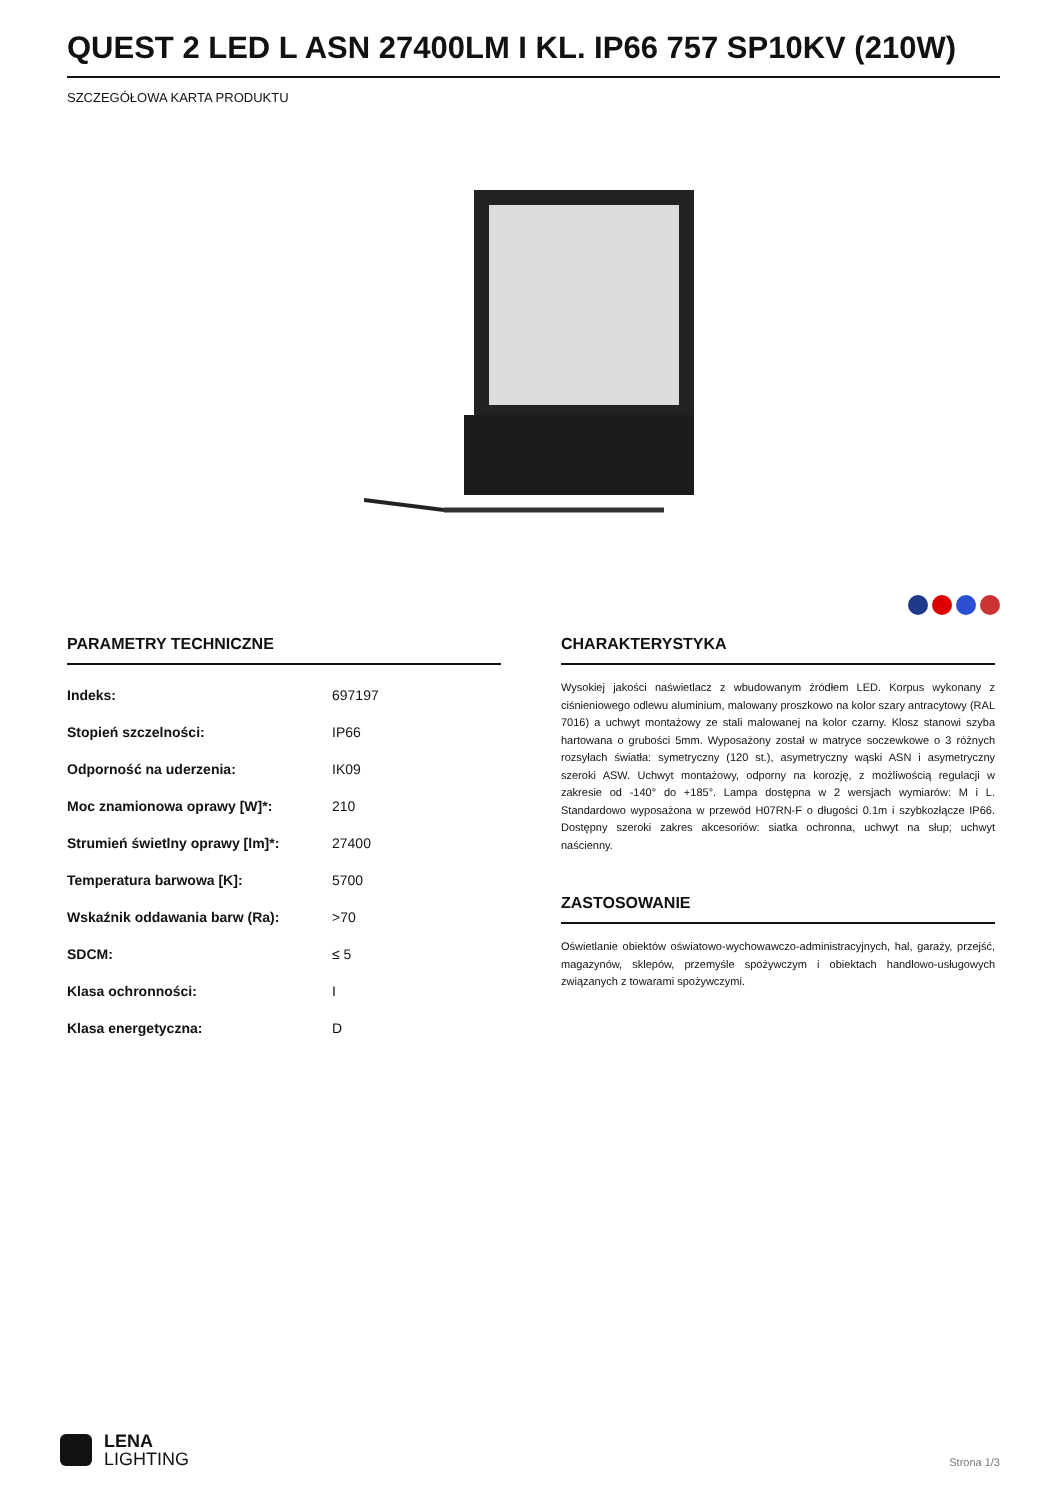QUEST 2 LED L ASN 27400LM I KL. IP66 757 SP10KV (210W)
SZCZEGÓŁOWA KARTA PRODUKTU
PARAMETRY TECHNICZNE
| Indeks: | 697197 |
| Stopień szczelności: | IP66 |
| Odporność na uderzenia: | IK09 |
| Moc znamionowa oprawy [W]*: | 210 |
| Strumień świetlny oprawy [lm]*: | 27400 |
| Temperatura barwowa [K]: | 5700 |
| Wskaźnik oddawania barw (Ra): | >70 |
| SDCM: | ≤ 5 |
| Klasa ochronności: | I |
| Klasa energetyczna: | D |
CHARAKTERYSTYKA
Wysokiej jakości naświetlacz z wbudowanym źródłem LED. Korpus wykonany z ciśnieniowego odlewu aluminium, malowany proszkowo na kolor szary antracytowy (RAL 7016) a uchwyt montażowy ze stali malowanej na kolor czarny. Klosz stanowi szyba hartowana o grubości 5mm. Wyposażony został w matryce soczewkowe o 3 różnych rozsyłach światła: symetryczny (120 st.), asymetryczny wąski ASN i asymetryczny szeroki ASW. Uchwyt montażowy, odporny na korozję, z możliwością regulacji w zakresie od -140° do +185°. Lampa dostępna w 2 wersjach wymiarów: M i L. Standardowo wyposażona w przewód H07RN-F o długości 0.1m i szybkozłącze IP66. Dostępny szeroki zakres akcesoriów: siatka ochronna, uchwyt na słup; uchwyt naścienny.
ZASTOSOWANIE
Oświetlanie obiektów oświatowo-wychowawczo-administracyjnych, hal, garaży, przejść, magazynów, sklepów, przemyśle spożywczym i obiektach handlowo-usługowych związanych z towarami spożywczymi.
LENA
LIGHTING
Strona 1/3